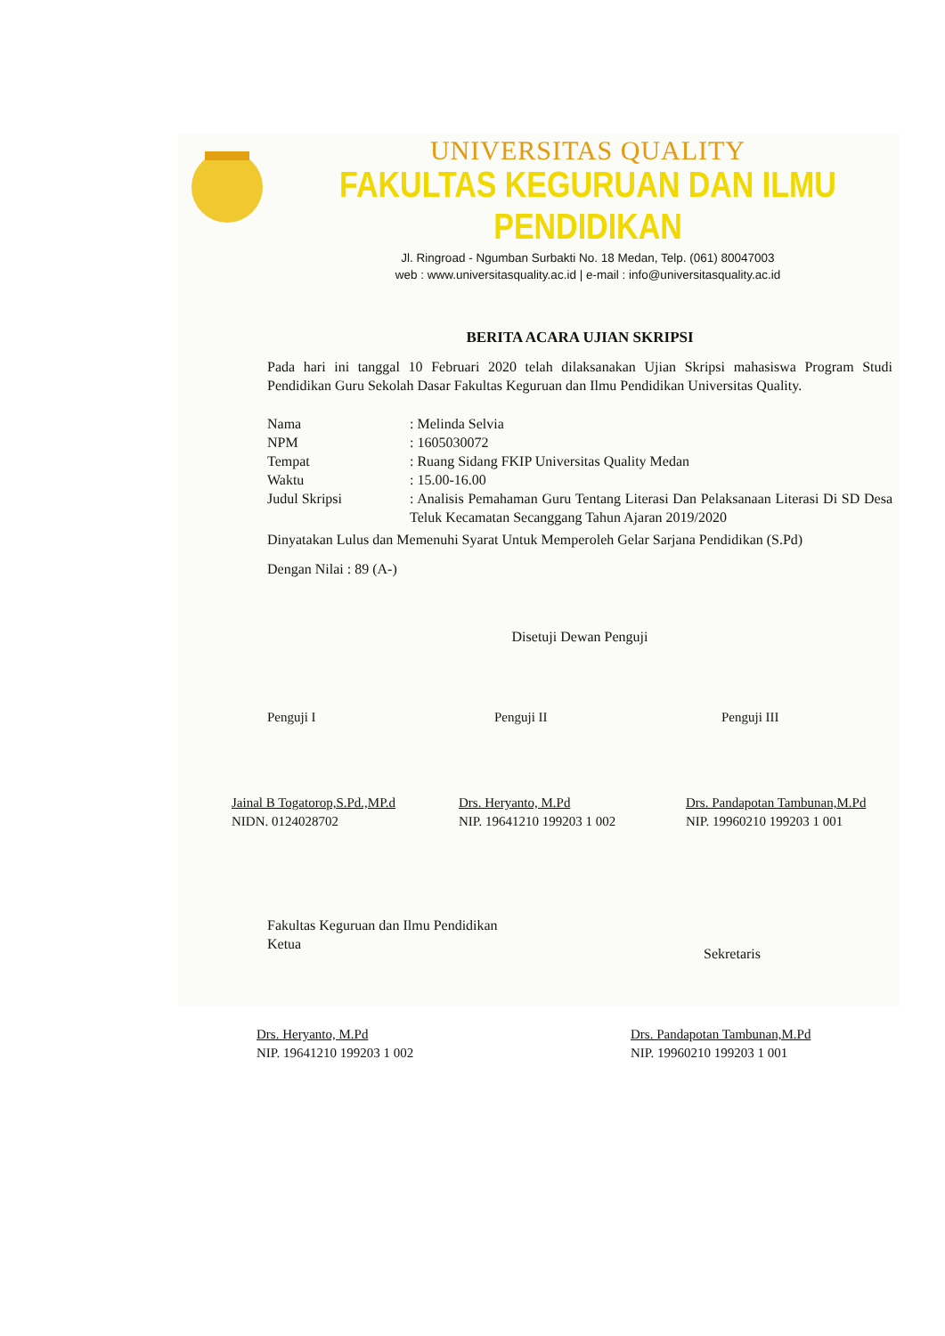UNIVERSITAS QUALITY
FAKULTAS KEGURUAN DAN ILMU PENDIDIKAN
Jl. Ringroad - Ngumban Surbakti No. 18 Medan, Telp. (061) 80047003
web : www.universitasquality.ac.id | e-mail : info@universitasquality.ac.id
BERITA ACARA UJIAN SKRIPSI
Pada hari ini tanggal 10 Februari 2020 telah dilaksanakan Ujian Skripsi mahasiswa Program Studi Pendidikan Guru Sekolah Dasar Fakultas Keguruan dan Ilmu Pendidikan Universitas Quality.
| Nama | : Melinda Selvia |
| NPM | : 1605030072 |
| Tempat | : Ruang Sidang FKIP Universitas Quality Medan |
| Waktu | : 15.00-16.00 |
| Judul Skripsi | : Analisis Pemahaman Guru Tentang Literasi Dan Pelaksanaan Literasi Di SD Desa Teluk Kecamatan Secanggang Tahun Ajaran 2019/2020 |
Dinyatakan Lulus dan Memenuhi Syarat Untuk Memperoleh Gelar Sarjana Pendidikan (S.Pd)
Dengan Nilai : 89 (A-)
Disetuji Dewan Penguji
Penguji I Penguji II Penguji III
Jainal B Togatorop,S.Pd.,MP.d
NIDN. 0124028702
Drs. Heryanto, M.Pd
NIP. 19641210 199203 1 002
Drs. Pandapotan Tambunan,M.Pd
NIP. 19960210 199203 1 001
Fakultas Keguruan dan Ilmu Pendidikan
Ketua
Sekretaris
Drs. Heryanto, M.Pd
NIP. 19641210 199203 1 002
Drs. Pandapotan Tambunan,M.Pd
NIP. 19960210 199203 1 001